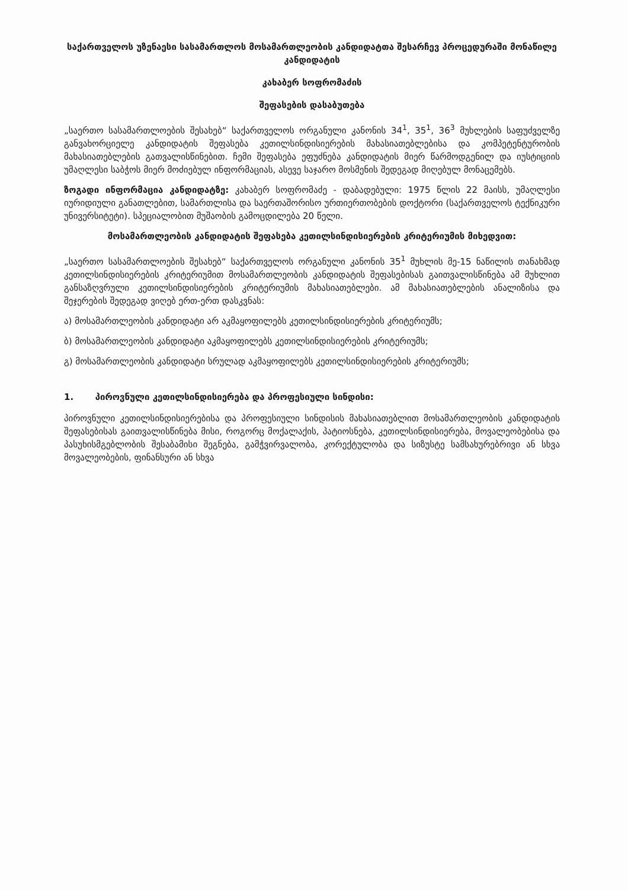საქართველოს უზენაესი სასამართლოს მოსამართლეობის კანდიდატთა შესარჩევ პროცედურაში მონაწილე კანდიდატის
კახაბერ სოფრომაძის
შეფასების დასაბუთება
„საერთო სასამართლოების შესახებ“ საქართველოს ორგანული კანონის 34<sup>1</sup>, 35<sup>1</sup>, 36<sup>3</sup> მუხლების საფუძველზე განვახორციელე კანდიდატის შეფასება კეთილსინდისიერების მახასიათებლებისა და კომპეტენტურობის მახასიათებლების გათვალისწინებით. ჩემი შეფასება ეფუძნება კანდიდატის მიერ წარმოდგენილ და იუსტიციის უმაღლესი საბჭოს მიერ მოძიებულ ინფორმაციას, ასევე საჯარო მოსმენის შედეგად მიღებულ მონაცემებს.
ზოგადი ინფორმაცია კანდიდატზე: კახაბერ სოფრომაძე - დაბადებული: 1975 წლის 22 მაისს, უმაღლესი იურიდიული განათლებით, სამართლისა და საერთაშორისო ურთიერთობების დოქტორი (საქართველოს ტექნიკური უნივერსიტეტი). სპეციალობით მუშაობის გამოცდილება 20 წელი.
მოსამართლეობის კანდიდატის შეფასება კეთილსინდისიერების კრიტერიუმის მიხედვით:
„საერთო სასამართლოების შესახებ“ საქართველოს ორგანული კანონის 35<sup>1</sup> მუხლის მე-15 ნაწილის თანახმად კეთილსინდისიერების კრიტერიუმით მოსამართლეობის კანდიდატის შეფასებისას გაითვალისწინება ამ მუხლით განსაზღვრული კეთილსინდისიერების კრიტერიუმის მახასიათებლები. ამ მახასიათებლების ანალიზისა და შეჯერების შედეგად ვიღებ ერთ-ერთ დასკვნას:
ა) მოსამართლეობის კანდიდატი არ აკმაყოფილებს კეთილსინდისიერების კრიტერიუმს;
ბ) მოსამართლეობის კანდიდატი აკმაყოფილებს კეთილსინდისიერების კრიტერიუმს;
გ) მოსამართლეობის კანდიდატი სრულად აკმაყოფილებს კეთილსინდისიერების კრიტერიუმს;
1. პიროვნული კეთილსინდისიერება და პროფესიული სინდისი:
პიროვნული კეთილსინდისიერებისა და პროფესიული სინდისის მახასიათებლით მოსამართლეობის კანდიდატის შეფასებისას გაითვალისწინება მისი, როგორც მოქალაქის, პატიოსნება, კეთილსინდისიერება, მოვალეობებისა და პასუხისმგებლობის შესაბამისი შეგნება, გამჭვირვალობა, კორექტულობა და სიზუსტე სამსახურებრივი ან სხვა მოვალეობების, ფინანსური ან სხვა